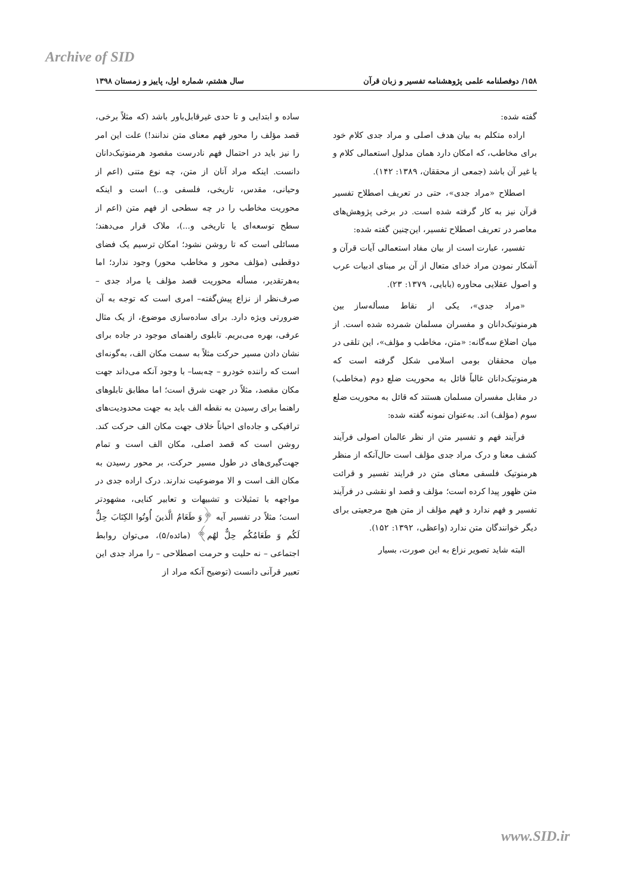Archive of SID
۱۵۸/ دوفصلنامه علمی پژوهشنامه تفسیر و زبان قرآن سال هشتم، شماره اول، پاییز و زمستان ۱۳۹۸
گفته شده:
اراده متکلم به بیان هدف اصلی و مراد جدی کلام خود برای مخاطب، که امکان دارد همان مدلول استعمالی کلام و یا غیر آن باشد (جمعی از محققان، ۱۳۸۹: ۱۴۲).
اصطلاح «مراد جدی»، حتی در تعریف اصطلاح تفسیر قرآن نیز به کار گرفته شده است. در برخی پژوهش‌های معاصر در تعریف اصطلاح تفسیر، این‌چنین گفته شده:
تفسیر، عبارت است از بیان مفاد استعمالی آیات قرآن و آشکار نمودن مراد خدای متعال از آن بر مبنای ادبیات عرب و اصول عقلایی محاوره (بابایی، ۱۳۷۹: ۲۳).
«مراد جدی»، یکی از نقاط مسأله‌ساز بین هرمنوتیک‌دانان و مفسران مسلمان شمرده شده است. از میان اضلاع سه‌گانه: «متن، مخاطب و مؤلف»، این تلقی در میان محققان بومی اسلامی شکل گرفته است که هرمنوتیک‌دانان غالباً قائل به محوریت ضلع دوم (مخاطب) در مقابل مفسران مسلمان هستند که قائل به محوریت ضلع سوم (مؤلف) اند. به‌عنوان نمونه گفته شده:
فرآیند فهم و تفسیر متن از نظر عالمان اصولی فرآیند کشف معنا و درک مراد جدی مؤلف است حال‌آنکه از منظر هرمنوتیک فلسفی معنای متن در فرایند تفسیر و قرائت متن ظهور پیدا کرده است؛ مؤلف و قصد او نقشی در فرآیند تفسیر و فهم ندارد و فهم مؤلف از متن هیچ مرجعیتی برای دیگر خوانندگان متن ندارد (واعظی، ۱۳۹۲: ۱۵۲).
البته شاید تصویر نزاع به این صورت، بسیار
ساده و ابتدایی و تا حدی غیرقابل‌باور باشد (که مثلاً برخی، قصد مؤلف را محور فهم معنای متن ندانند!) علت این امر را نیز باید در احتمال فهم نادرست مقصود هرمنوتیک‌دانان دانست. اینکه مراد آنان از متن، چه نوع متنی (اعم از وحیانی، مقدس، تاریخی، فلسفی و...) است و اینکه محوریت مخاطب را در چه سطحی از فهم متن (اعم از سطح توسعه‌ای یا تاریخی و...)، ملاک قرار می‌دهند؛ مسائلی است که تا روشن نشود؛ امکان ترسیم یک فضای دوقطبی (مؤلف محور و مخاطب محور) وجود ندارد؛ اما به‌هرتقدیر، مسأله محوریت قصد مؤلف یا مراد جدی –صرف‌نظر از نزاع پیش‌گفته– امری است که توجه به آن ضرورتی ویژه دارد. برای ساده‌سازی موضوع، از یک مثال عرفی، بهره می‌بریم. تابلوی راهنمای موجود در جاده برای نشان دادن مسیر حرکت مثلاً به سمت مکان الف، به‌گونه‌ای است که راننده خودرو – چه‌بسا– با وجود آنکه می‌داند جهت مکان مقصد، مثلاً در جهت شرق است؛ اما مطابق تابلوهای راهنما برای رسیدن به نقطه الف باید به جهت محدودیت‌های ترافیکی و جاده‌ای احیاناً خلاف جهت مکان الف حرکت کند. روشن است که قصد اصلی، مکان الف است و تمام جهت‌گیری‌های در طول مسیر حرکت، بر محور رسیدن به مکان الف است و الا موضوعیت ندارند. درک اراده جدی در مواجهه با تمثیلات و تشبیهات و تعابیر کنایی، مشهودتر است؛ مثلاً در تفسیر آیه ﴿وَ طَعَامُ الَّذینَ أُوتُوا الکِتَابَ حِلٌّ لَکُم وَ طَعَامُکُم حِلٌّ لهُم﴾ (مائده/۵)، می‌توان روابط اجتماعی – نه حلیت و حرمت اصطلاحی – را مراد جدی این تعبیر قرآنی دانست (توضیح آنکه مراد از
www.SID.ir